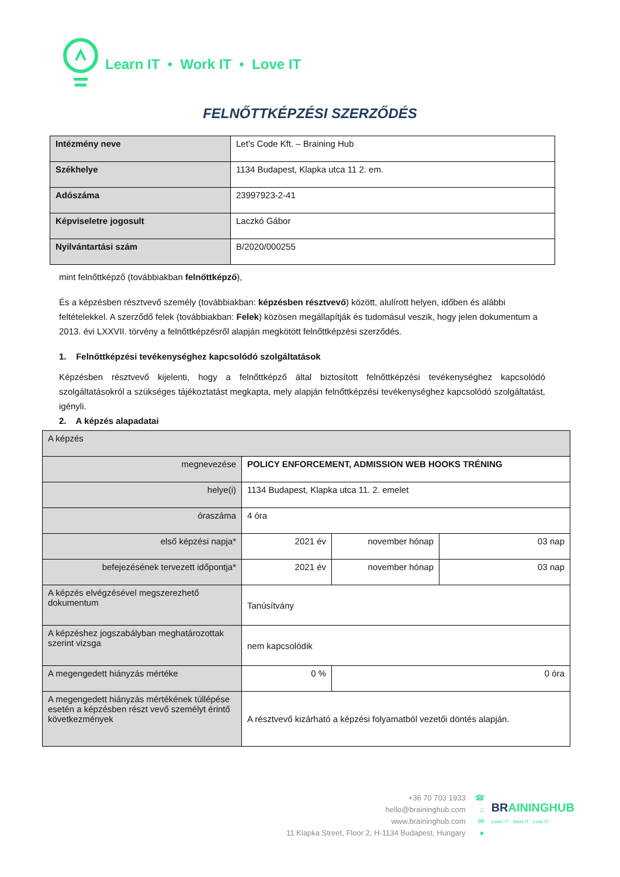Learn IT • Work IT • Love IT
FELNŐTTKÉPZÉSI SZERZŐDÉS
| Intézmény neve | Let’s Code Kft. – Braining Hub |
| Székhelye | 1134 Budapest, Klapka utca 11 2. em. |
| Adószáma | 23997923-2-41 |
| Képviseletre jogosult | Laczkó Gábor |
| Nyilvántartási szám | B/2020/000255 |
mint felnőttképző (továbbiakban felnőttképző),
És a képzésben résztvevő személy (továbbiakban: képzésben résztvevő) között, alulírott helyen, időben és alábbi feltételekkel. A szerződő felek (továbbiakban: Felek) közösen megállapítják és tudomásul veszik, hogy jelen dokumentum a 2013. évi LXXVII. törvény a felnőttképzésről alapján megkötött felnőttképzési szerződés.
1. Felnőttképzési tevékenységhez kapcsolódó szolgáltatások
Képzésben résztvevő kijelenti, hogy a felnőttképző által biztosított felnőttképzési tevékenységhez kapcsolódó szolgáltatásokról a szükséges tájékoztatást megkapta, mely alapján felnőttképzési tevékenységhez kapcsolódó szolgáltatást, igényli.
2. A képzés alapadatai
| A képzés | | | |
| megnevezése | POLICY ENFORCEMENT, ADMISSION WEB HOOKS TRÉNING | | |
| helye(i) | 1134 Budapest, Klapka utca 11. 2. emelet | | |
| óraszáma | 4 óra | | |
| első képzési napja* | 2021 év | november hónap | 03 nap |
| befejezésének tervezett időpontja* | 2021 év | november hónap | 03 nap |
| A képzés elvégzésével megszerezhető dokumentum | Tanúsítvány | | |
| A képzéshez jogszabályban meghatározottak szerint vizsga | nem kapcsolódik | | |
| A megengedett hiányzás mértéke | 0 % | 0 óra | |
| A megengedett hiányzás mértékének túllépése esetén a képzésben részt vevő személyt érintő következmények | A résztvevő kizárható a képzési folyamatból vezetői döntés alapján. | | |
+36 70 703 1933
hello@braininghub.com
www.braininghub.com
11 Klapka Street, Floor 2, H-1134 Budapest, Hungary
☎
⌂
✉
●
BR AININGHUB
Learn IT · Work IT · Love IT